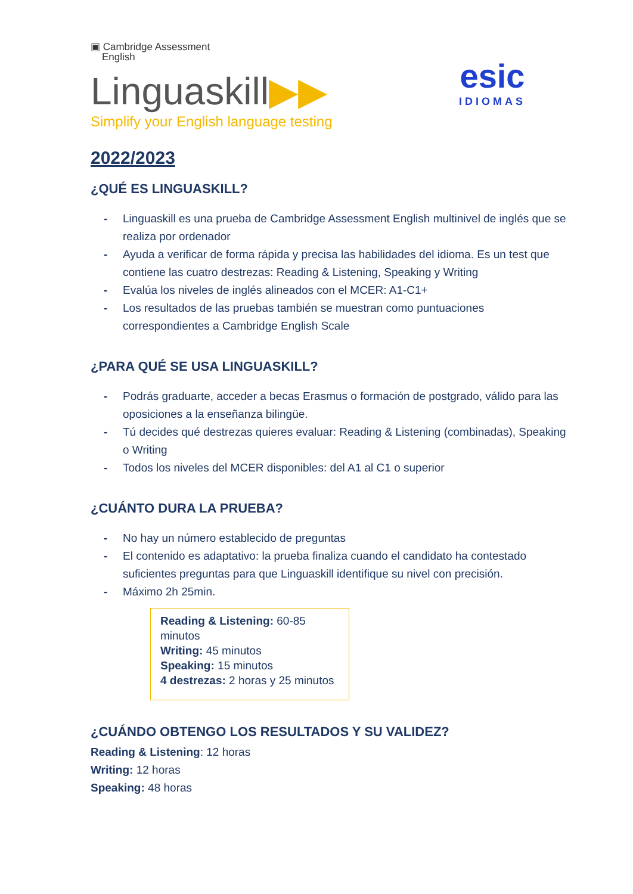▣ Cambridge Assessment
English
Linguaskill▶▶
Simplify your English language testing
esic
IDIOMAS
2022/2023
¿QUÉ ES LINGUASKILL?
- Linguaskill es una prueba de Cambridge Assessment English multinivel de inglés que se realiza por ordenador
- Ayuda a verificar de forma rápida y precisa las habilidades del idioma. Es un test que contiene las cuatro destrezas: Reading & Listening, Speaking y Writing
- Evalúa los niveles de inglés alineados con el MCER: A1-C1+
- Los resultados de las pruebas también se muestran como puntuaciones correspondientes a Cambridge English Scale
¿PARA QUÉ SE USA LINGUASKILL?
- Podrás graduarte, acceder a becas Erasmus o formación de postgrado, válido para las oposiciones a la enseñanza bilingüe.
- Tú decides qué destrezas quieres evaluar: Reading & Listening (combinadas), Speaking o Writing
- Todos los niveles del MCER disponibles: del A1 al C1 o superior
¿CUÁNTO DURA LA PRUEBA?
- No hay un número establecido de preguntas
- El contenido es adaptativo: la prueba finaliza cuando el candidato ha contestado suficientes preguntas para que Linguaskill identifique su nivel con precisión.
- Máximo 2h 25min.
Reading & Listening: 60-85 minutos
Writing: 45 minutos
Speaking: 15 minutos
4 destrezas: 2 horas y 25 minutos
¿CUÁNDO OBTENGO LOS RESULTADOS Y SU VALIDEZ?
Reading & Listening: 12 horas
Writing: 12 horas
Speaking: 48 horas